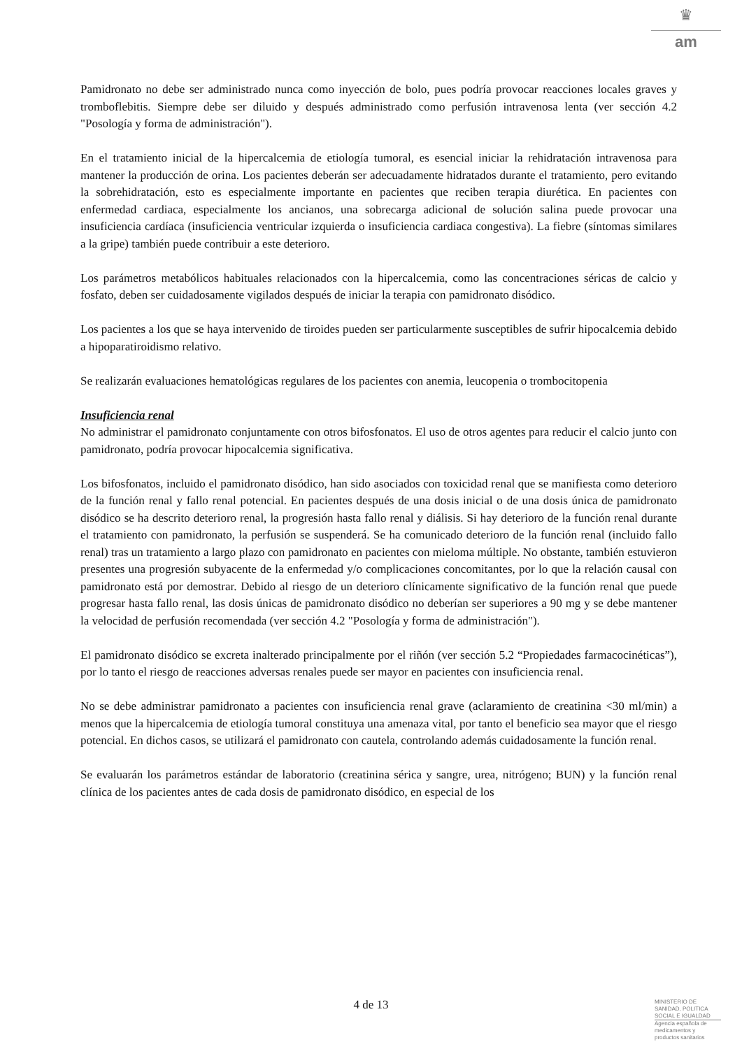♛
am
Pamidronato no debe ser administrado nunca como inyección de bolo, pues podría provocar reacciones locales graves y tromboflebitis. Siempre debe ser diluido y después administrado como perfusión intravenosa lenta (ver sección 4.2 "Posología y forma de administración").
En el tratamiento inicial de la hipercalcemia de etiología tumoral, es esencial iniciar la rehidratación intravenosa para mantener la producción de orina. Los pacientes deberán ser adecuadamente hidratados durante el tratamiento, pero evitando la sobrehidratación, esto es especialmente importante en pacientes que reciben terapia diurética. En pacientes con enfermedad cardiaca, especialmente los ancianos, una sobrecarga adicional de solución salina puede provocar una insuficiencia cardíaca (insuficiencia ventricular izquierda o insuficiencia cardiaca congestiva). La fiebre (síntomas similares a la gripe) también puede contribuir a este deterioro.
Los parámetros metabólicos habituales relacionados con la hipercalcemia, como las concentraciones séricas de calcio y fosfato, deben ser cuidadosamente vigilados después de iniciar la terapia con pamidronato disódico.
Los pacientes a los que se haya intervenido de tiroides pueden ser particularmente susceptibles de sufrir hipocalcemia debido a hipoparatiroidismo relativo.
Se realizarán evaluaciones hematológicas regulares de los pacientes con anemia, leucopenia o trombocitopenia
Insuficiencia renal
No administrar el pamidronato conjuntamente con otros bifosfonatos. El uso de otros agentes para reducir el calcio junto con pamidronato, podría provocar hipocalcemia significativa.
Los bifosfonatos, incluido el pamidronato disódico, han sido asociados con toxicidad renal que se manifiesta como deterioro de la función renal y fallo renal potencial. En pacientes después de una dosis inicial o de una dosis única de pamidronato disódico se ha descrito deterioro renal, la progresión hasta fallo renal y diálisis. Si hay deterioro de la función renal durante el tratamiento con pamidronato, la perfusión se suspenderá. Se ha comunicado deterioro de la función renal (incluido fallo renal) tras un tratamiento a largo plazo con pamidronato en pacientes con mieloma múltiple. No obstante, también estuvieron presentes una progresión subyacente de la enfermedad y/o complicaciones concomitantes, por lo que la relación causal con pamidronato está por demostrar. Debido al riesgo de un deterioro clínicamente significativo de la función renal que puede progresar hasta fallo renal, las dosis únicas de pamidronato disódico no deberían ser superiores a 90 mg y se debe mantener la velocidad de perfusión recomendada (ver sección 4.2 "Posología y forma de administración").
El pamidronato disódico se excreta inalterado principalmente por el riñón (ver sección 5.2 “Propiedades farmacocinéticas”), por lo tanto el riesgo de reacciones adversas renales puede ser mayor en pacientes con insuficiencia renal.
No se debe administrar pamidronato a pacientes con insuficiencia renal grave (aclaramiento de creatinina <30 ml/min) a menos que la hipercalcemia de etiología tumoral constituya una amenaza vital, por tanto el beneficio sea mayor que el riesgo potencial. En dichos casos, se utilizará el pamidronato con cautela, controlando además cuidadosamente la función renal.
Se evaluarán los parámetros estándar de laboratorio (creatinina sérica y sangre, urea, nitrógeno; BUN) y la función renal clínica de los pacientes antes de cada dosis de pamidronato disódico, en especial de los
4 de 13
MINISTERIO DE
SANIDAD, POLITICA
SOCIAL E IGUALDAD
Agencia española de
medicamentos y
productos sanitarios